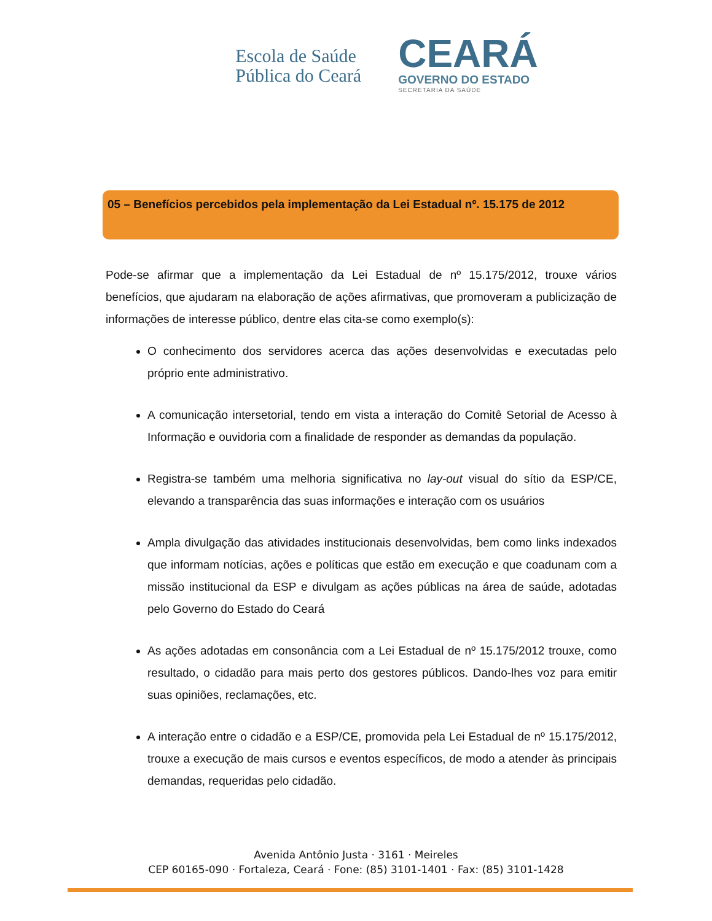Escola de Saúde
Pública do Ceará
CEARÁ
GOVERNO DO ESTADO
SECRETARIA DA SAÚDE
05 – Benefícios percebidos pela implementação da Lei Estadual nº. 15.175 de 2012
Pode-se afirmar que a implementação da Lei Estadual de nº 15.175/2012, trouxe vários benefícios, que ajudaram na elaboração de ações afirmativas, que promoveram a publicização de informações de interesse público, dentre elas cita-se como exemplo(s):
O conhecimento dos servidores acerca das ações desenvolvidas e executadas pelo próprio ente administrativo.
A comunicação intersetorial, tendo em vista a interação do Comitê Setorial de Acesso à Informação e ouvidoria com a finalidade de responder as demandas da população.
Registra-se também uma melhoria significativa no lay-out visual do sítio da ESP/CE, elevando a transparência das suas informações e interação com os usuários
Ampla divulgação das atividades institucionais desenvolvidas, bem como links indexados que informam notícias, ações e políticas que estão em execução e que coadunam com a missão institucional da ESP e divulgam as ações públicas na área de saúde, adotadas pelo Governo do Estado do Ceará
As ações adotadas em consonância com a Lei Estadual de nº 15.175/2012 trouxe, como resultado, o cidadão para mais perto dos gestores públicos. Dando-lhes voz para emitir suas opiniões, reclamações, etc.
A interação entre o cidadão e a ESP/CE, promovida pela Lei Estadual de nº 15.175/2012, trouxe a execução de mais cursos e eventos específicos, de modo a atender às principais demandas, requeridas pelo cidadão.
Avenida Antônio Justa · 3161 · Meireles
CEP 60165-090 · Fortaleza, Ceará · Fone: (85) 3101-1401 · Fax: (85) 3101-1428